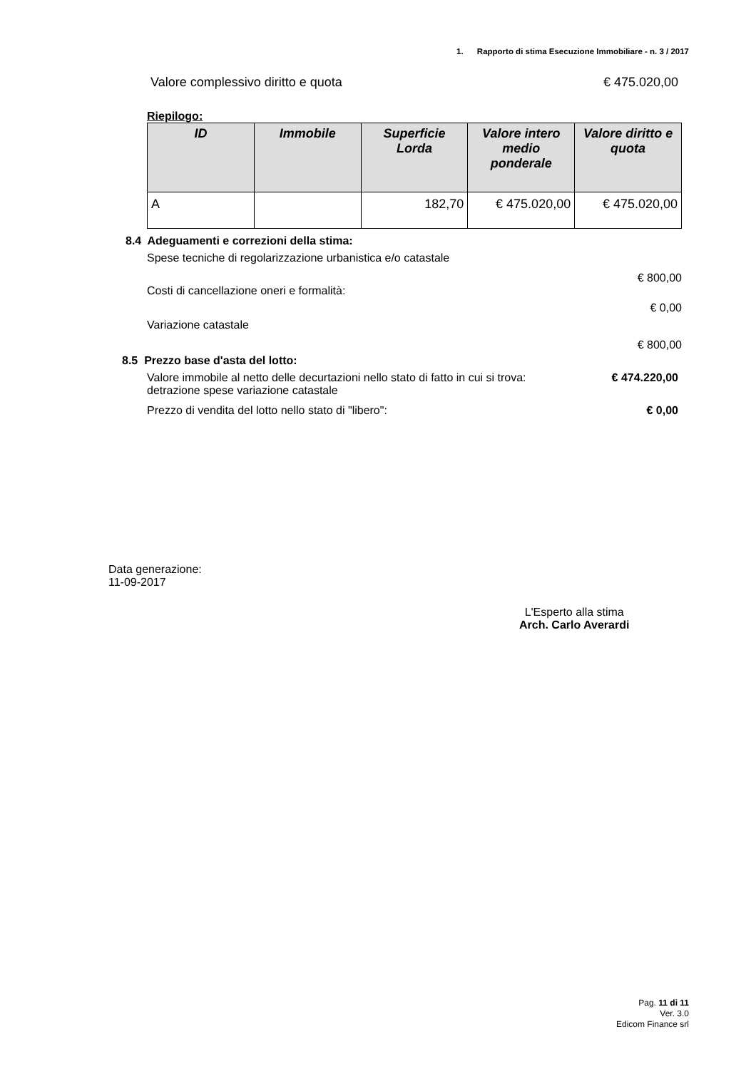1. Rapporto di stima Esecuzione Immobiliare - n. 3 / 2017
Valore complessivo diritto e quota € 475.020,00
Riepilogo:
| ID | Immobile | Superficie Lorda | Valore intero medio ponderale | Valore diritto e quota |
| --- | --- | --- | --- | --- |
| A | | 182,70 | € 475.020,00 | € 475.020,00 |
8.4 Adeguamenti e correzioni della stima:
Spese tecniche di regolarizzazione urbanistica e/o catastale
€ 800,00
Costi di cancellazione oneri e formalità:
€ 0,00
Variazione catastale
€ 800,00
8.5 Prezzo base d'asta del lotto:
Valore immobile al netto delle decurtazioni nello stato di fatto in cui si trova: detrazione spese variazione catastale € 474.220,00
Prezzo di vendita del lotto nello stato di "libero": € 0,00
Data generazione:
11-09-2017
L'Esperto alla stima
Arch. Carlo Averardi
Pag. 11 di 11
Ver. 3.0
Edicom Finance srl